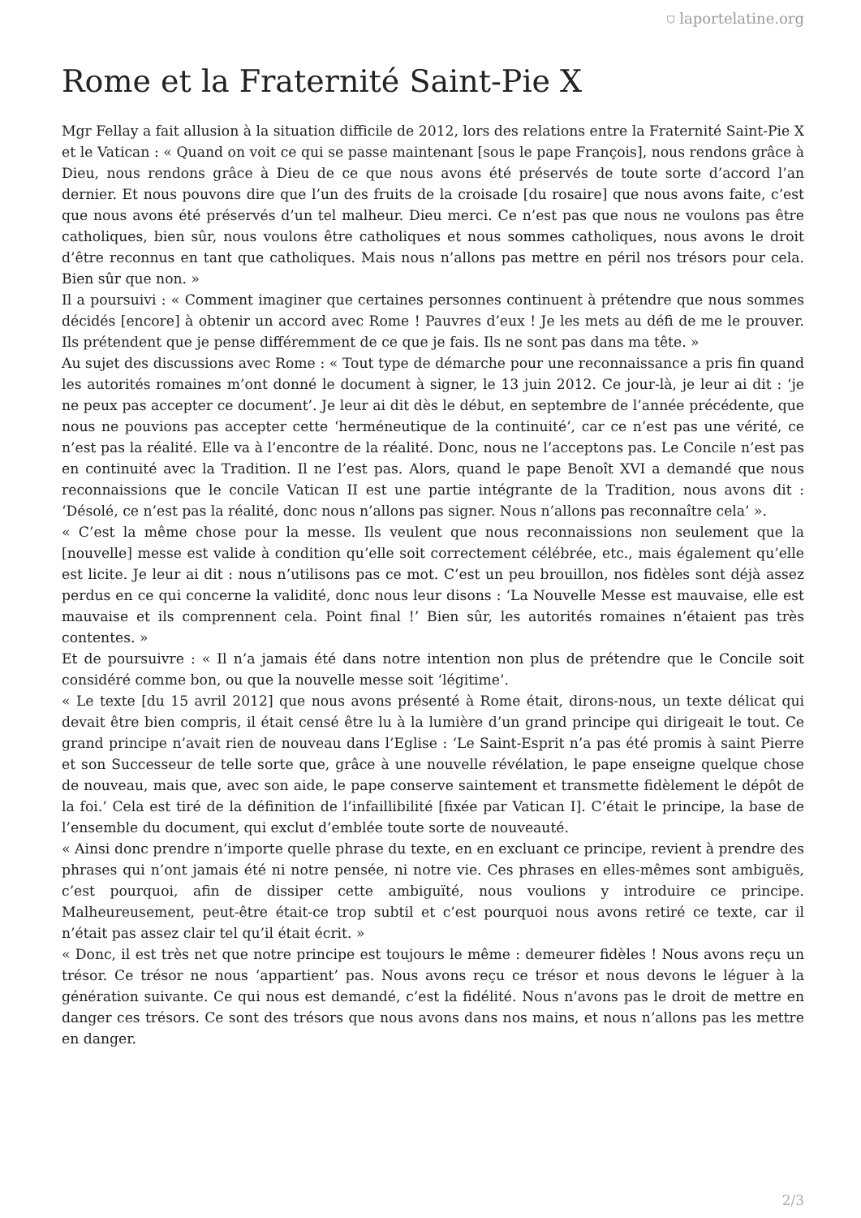⛉ laportelatine.org
Rome et la Fraternité Saint-Pie X
Mgr Fellay a fait allusion à la situation difficile de 2012, lors des relations entre la Fraternité Saint-Pie X et le Vatican : « Quand on voit ce qui se passe maintenant [sous le pape François], nous rendons grâce à Dieu, nous rendons grâce à Dieu de ce que nous avons été préservés de toute sorte d’accord l’an dernier. Et nous pouvons dire que l’un des fruits de la croisade [du rosaire] que nous avons faite, c’est que nous avons été préservés d’un tel malheur. Dieu merci. Ce n’est pas que nous ne voulons pas être catholiques, bien sûr, nous voulons être catholiques et nous sommes catholiques, nous avons le droit d’être reconnus en tant que catholiques. Mais nous n’allons pas mettre en péril nos trésors pour cela. Bien sûr que non. »
Il a poursuivi : « Comment imaginer que certaines personnes continuent à prétendre que nous sommes décidés [encore] à obtenir un accord avec Rome ! Pauvres d’eux ! Je les mets au défi de me le prouver. Ils prétendent que je pense différemment de ce que je fais. Ils ne sont pas dans ma tête. »
Au sujet des discussions avec Rome : « Tout type de démarche pour une reconnaissance a pris fin quand les autorités romaines m’ont donné le document à signer, le 13 juin 2012. Ce jour-là, je leur ai dit : ‘je ne peux pas accepter ce document’. Je leur ai dit dès le début, en septembre de l’année précédente, que nous ne pouvions pas accepter cette ‘herméneutique de la continuité’, car ce n’est pas une vérité, ce n’est pas la réalité. Elle va à l’encontre de la réalité. Donc, nous ne l’acceptons pas. Le Concile n’est pas en continuité avec la Tradition. Il ne l’est pas. Alors, quand le pape Benoît XVI a demandé que nous reconnaissions que le concile Vatican II est une partie intégrante de la Tradition, nous avons dit : ‘Désolé, ce n’est pas la réalité, donc nous n’allons pas signer. Nous n’allons pas reconnaître cela’ ».
« C’est la même chose pour la messe. Ils veulent que nous reconnaissions non seulement que la [nouvelle] messe est valide à condition qu’elle soit correctement célébrée, etc., mais également qu’elle est licite. Je leur ai dit : nous n’utilisons pas ce mot. C’est un peu brouillon, nos fidèles sont déjà assez perdus en ce qui concerne la validité, donc nous leur disons : ‘La Nouvelle Messe est mauvaise, elle est mauvaise et ils comprennent cela. Point final !’ Bien sûr, les autorités romaines n’étaient pas très contentes. »
Et de poursuivre : « Il n’a jamais été dans notre intention non plus de prétendre que le Concile soit considéré comme bon, ou que la nouvelle messe soit ‘légitime’.
« Le texte [du 15 avril 2012] que nous avons présenté à Rome était, dirons-nous, un texte délicat qui devait être bien compris, il était censé être lu à la lumière d’un grand principe qui dirigeait le tout. Ce grand principe n’avait rien de nouveau dans l’Eglise : ‘Le Saint-Esprit n’a pas été promis à saint Pierre et son Successeur de telle sorte que, grâce à une nouvelle révélation, le pape enseigne quelque chose de nouveau, mais que, avec son aide, le pape conserve saintement et transmette fidèlement le dépôt de la foi.’ Cela est tiré de la définition de l’infaillibilité [fixée par Vatican I]. C’était le principe, la base de l’ensemble du document, qui exclut d’emblée toute sorte de nouveauté.
« Ainsi donc prendre n’importe quelle phrase du texte, en en excluant ce principe, revient à prendre des phrases qui n’ont jamais été ni notre pensée, ni notre vie. Ces phrases en elles-mêmes sont ambiguës, c’est pourquoi, afin de dissiper cette ambiguïté, nous voulions y introduire ce principe. Malheureusement, peut-être était-ce trop subtil et c’est pourquoi nous avons retiré ce texte, car il n’était pas assez clair tel qu’il était écrit. »
« Donc, il est très net que notre principe est toujours le même : demeurer fidèles ! Nous avons reçu un trésor. Ce trésor ne nous ‘appartient’ pas. Nous avons reçu ce trésor et nous devons le léguer à la génération suivante. Ce qui nous est demandé, c’est la fidélité. Nous n’avons pas le droit de mettre en danger ces trésors. Ce sont des trésors que nous avons dans nos mains, et nous n’allons pas les mettre en danger.
2/3